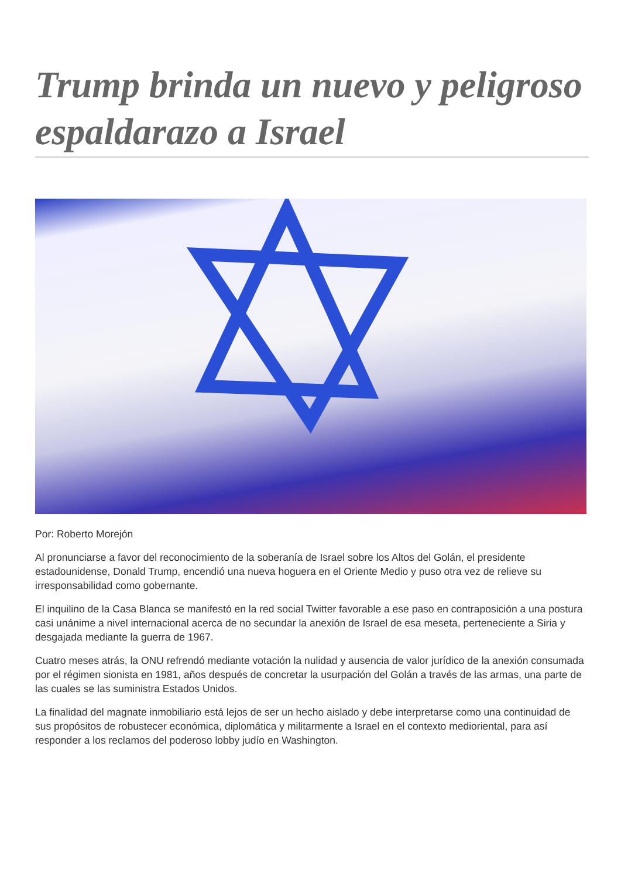Trump brinda un nuevo y peligroso espaldarazo a Israel
Por: Roberto Morejón
Al pronunciarse a favor del reconocimiento de la soberanía de Israel sobre los Altos del Golán, el presidente estadounidense, Donald Trump, encendió una nueva hoguera en el Oriente Medio y puso otra vez de relieve su irresponsabilidad como gobernante.
El inquilino de la Casa Blanca se manifestó en la red social Twitter favorable a ese paso en contraposición a una postura casi unánime a nivel internacional acerca de no secundar la anexión de Israel de esa meseta, perteneciente a Siria y desgajada mediante la guerra de 1967.
Cuatro meses atrás, la ONU refrendó mediante votación la nulidad y ausencia de valor jurídico de la anexión consumada por el régimen sionista en 1981, años después de concretar la usurpación del Golán a través de las armas, una parte de las cuales se las suministra Estados Unidos.
La finalidad del magnate inmobiliario está lejos de ser un hecho aislado y debe interpretarse como una continuidad de sus propósitos de robustecer económica, diplomática y militarmente a Israel en el contexto medioriental, para así responder a los reclamos del poderoso lobby judío en Washington.